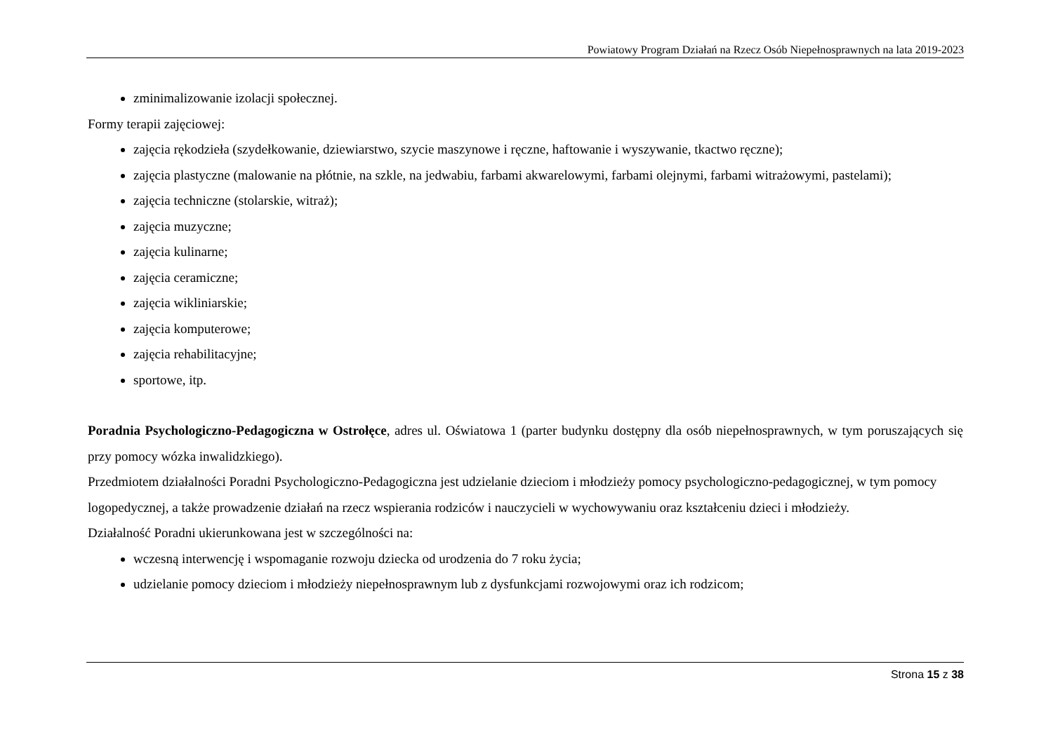Powiatowy Program Działań na Rzecz Osób Niepełnosprawnych na lata 2019-2023
zminimalizowanie izolacji społecznej.
Formy terapii zajęciowej:
zajęcia rękodzieła (szydełkowanie, dziewiarstwo, szycie maszynowe i ręczne, haftowanie i wyszywanie, tkactwo ręczne);
zajęcia plastyczne (malowanie na płótnie, na szkle, na jedwabiu, farbami akwarelowymi, farbami olejnymi, farbami witrażowymi, pastelami);
zajęcia techniczne (stolarskie, witraż);
zajęcia muzyczne;
zajęcia kulinarne;
zajęcia ceramiczne;
zajęcia wikliniarskie;
zajęcia komputerowe;
zajęcia rehabilitacyjne;
sportowe, itp.
Poradnia Psychologiczno-Pedagogiczna w Ostrołęce, adres ul. Oświatowa 1 (parter budynku dostępny dla osób niepełnosprawnych, w tym poruszających się przy pomocy wózka inwalidzkiego).
Przedmiotem działalności Poradni Psychologiczno-Pedagogiczna jest udzielanie dzieciom i młodzieży pomocy psychologiczno-pedagogicznej, w tym pomocy logopedycznej, a także prowadzenie działań na rzecz wspierania rodziców i nauczycieli w wychowywaniu oraz kształceniu dzieci i młodzieży.
Działalność Poradni ukierunkowana jest w szczególności na:
wczesną interwencję i wspomaganie rozwoju dziecka od urodzenia do 7 roku życia;
udzielanie pomocy dzieciom i młodzieży niepełnosprawnym lub z dysfunkcjami rozwojowymi oraz ich rodzicom;
Strona 15 z 38